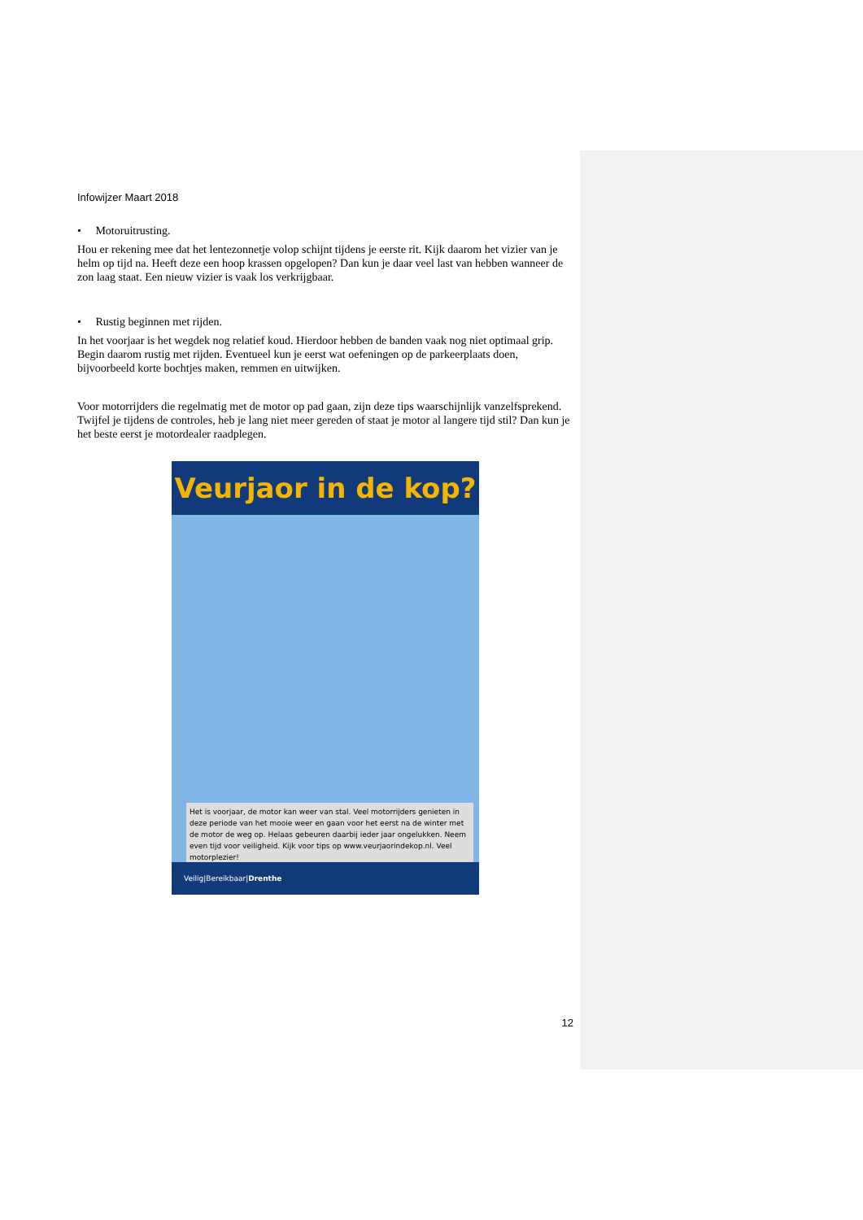Infowijzer Maart 2018
• Motoruitrusting.
Hou er rekening mee dat het lentezonnetje volop schijnt tijdens je eerste rit. Kijk daarom het vizier van je helm op tijd na. Heeft deze een hoop krassen opgelopen? Dan kun je daar veel last van hebben wanneer de zon laag staat. Een nieuw vizier is vaak los verkrijgbaar.
• Rustig beginnen met rijden.
In het voorjaar is het wegdek nog relatief koud. Hierdoor hebben de banden vaak nog niet optimaal grip. Begin daarom rustig met rijden. Eventueel kun je eerst wat oefeningen op de parkeerplaats doen, bijvoorbeeld korte bochtjes maken, remmen en uitwijken.
Voor motorrijders die regelmatig met de motor op pad gaan, zijn deze tips waarschijnlijk vanzelfsprekend. Twijfel je tijdens de controles, heb je lang niet meer gereden of staat je motor al langere tijd stil? Dan kun je het beste eerst je motordealer raadplegen.
Veurjaor in de kop?
Het is voorjaar, de motor kan weer van stal. Veel motorrijders genieten in deze periode van het mooie weer en gaan voor het eerst na de winter met de motor de weg op. Helaas gebeuren daarbij ieder jaar ongelukken. Neem even tijd voor veiligheid. Kijk voor tips op www.veurjaorindekop.nl. Veel motorplezier!
Veilig|Bereikbaar|Drenthe
12